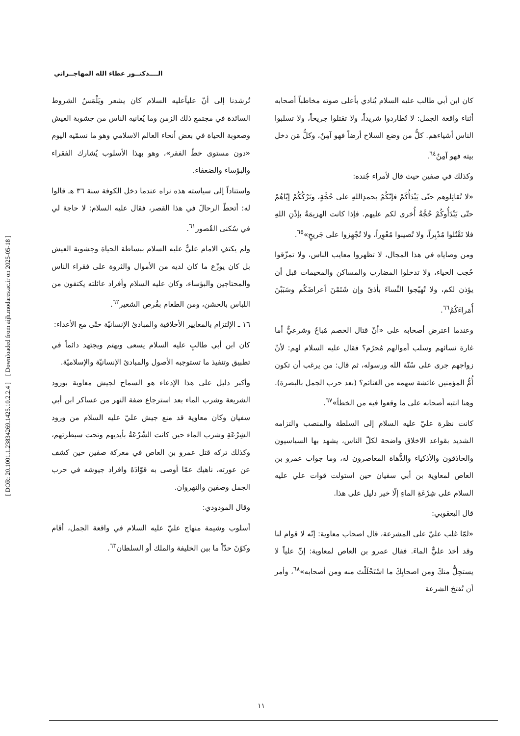[ DOR: 20.1001.1.23834269.1425.10.2.2.4 ] [ Downloaded from aijh.modares.ac.ir on 2025-05-18 ]
الــــدكتــور عطاء الله المهاجــراني
تُرشدنا إلى أنّ علياًعليه السلام كان يشعر ويَلْمَسُ الشروط السائدة في مجتمع ذلك الزمن وما يُعانيه الناس من جشوبة العيش وصعوبة الحياة في بعض أنحاء العالم الاسلامي وهو ما نسمّيه اليوم «دون مستوى خطّ الفقر»، وهو بهذا الأسلوب يُشارك الفقراء والبؤساء والضعفاء.
واستناداً إلى سياسته هذه نراه عندما دخل الكوفة سنة ٣٦ هـ قالوا له: أتحطّ الرحالَ في هذا القصر، فقال عليه السلام: لا حاجة لي في سُكنى القُصور<sup>٦١</sup>.
ولم يكتفِ الامام عليٌّ عليه السلام ببساطة الحياة وجشوبة العيش بل كان يوزّع ما كان لديه من الأموال والثروة على فقراء الناس والمحتاجين والبؤساء، وكان عليه السلام وأفراد عائلته يكتفون من اللباس بالخشن، ومن الطعام بقُرص الشعير<sup>٦٢</sup>.
١٦ ـ الإلتزام بالمعايير الأخلاقية والمبادئ الإنسانيّة حتّى مع الأعداء:
كان ابن أبي طالبٍ عليه السلام يسعى ويهتم ويجتهد دائماً في تطبيق وتنفيذ ما تستوجبه الأصول والمبادئ الإنسانيّة والإسلاميّة.
وأكبر دليل على هذا الإدعاء هو السماح لجيش معاوية بورود الشريعة وشرب الماء بعد استرجاع ضفة النهر من عساكر ابن أبي سفيان وكان معاوية قد منع جيش عليّ عليه السلام من ورود الشِرْعَةِ وشرب الماء حين كانت الشِّرْعَةُ بأيديهم وتحت سيطرتهم، وكذلك تركه قتل عمرو بن العاص في معركة صفين حين كشف عن عورته، ناهيك عمّا أوصى به قوّادَهُ وافراد جيوشه في حرب الجمل وصفين والنهروان.
وقال المودودي:
أسلوب وشيمة منهاج عليّ عليه السلام في واقعة الجمل، أقام وكوّنَ حدّاً ما بين الخليفة والملك أو السلطان<sup>٦٣</sup>.
كان ابن أبي طالب عليه السلام يُنادي بأعلى صوته مخاطباً أصحابه أثناء واقعة الجمل: لا تُطاردوا شريداً، ولا تقتلوا جريحاً، ولا تسلبوا الناس أشياءهم. كلُّ من وضع السلاح أرضاً فهو آمِنٌ، وكلُّ مَن دخل بيته فهو آمِنٌ<sup>٦٤</sup>.
وكذلك في صفين حيث قال لأمراء جُنده:
«لا تُقاتِلوهم حتّى يَبْدَأُكَمْ فإنّكُمْ بحمدِاللهِ على حُجَّةٍ، وتَرْكُكُمْ إيّاهُمْ حتّى يَبْدَأُوكُمْ حُجَّةُ أُخرى لكم عليهم. فإذا كانت الهزيمَةُ بإذْنِ اللهِ فلا تَقْتُلوا مُدْبِراً، ولا تُصيبوا مُعْوِراً، ولا تُجْهِزوا على جَريحٍ»<sup>٦٥</sup>.
ومن وصاياه في هذا المجال، لا تظهروا معايب الناس، ولا تمزّقوا حُجب الحياء، ولا تدخلوا المضارب والمساكن والمخيمات قبل أن يؤذن لكم، ولا تُهيّجوا النِّساءَ بأذىً وإن شَتَمْنَ أعراضَكُم وسَبَبْنَ أُمَراءَكُمْ<sup>٦٦</sup>.
وعندما اعترض أصحابه على «أنّ قتال الخصم مُباحٌ وشرعيٌّ أما غارة نسائهم وسلب أموالهم مُحرّم؟ فقال عليه السلام لهم: لأنّ زواجهم جرى على سُنّة الله ورسوله، ثم قال: من يرغب أن تكون أُمُّ المؤمنين عائشة سهمه من الغنائم؟ (بعد حرب الجمل بالبصرة). وهنا انتبه أصحابه على ما وقعوا فيه من الخطأ»<sup>٦٧</sup>.
كانت نظرة عليّ عليه السلام إلى السلطة والمنصب والتزامه الشديد بقواعد الاخلاق واضحة لكلّ الناس، يشهد بها السياسيون والحاذقون والأذكياء والدُّهاة المعاصرون له، وما جواب عمرو بن العاص لمعاوية بن أبي سفيان حين استولت قوات علي عليه السلام على شِرْعَةِ الماءِ إلّا خير دليل على هذا.
قال اليعقوبي:
«لمّا غلب عليّ على المشرعة، قال اصحاب معاوية: إنّه لا قوام لنا وقد أخذ عليٌّ الماءَ. فقال عمرو بن العاص لمعاوية: إنّ علياً لا يستحِلُّ منكَ ومن اصحابِكَ ما اسْتَحْلَلْتَ منه ومن أصحابه»<sup>٦٨</sup>، وأمر أن تُفتحَ الشرعة
١١